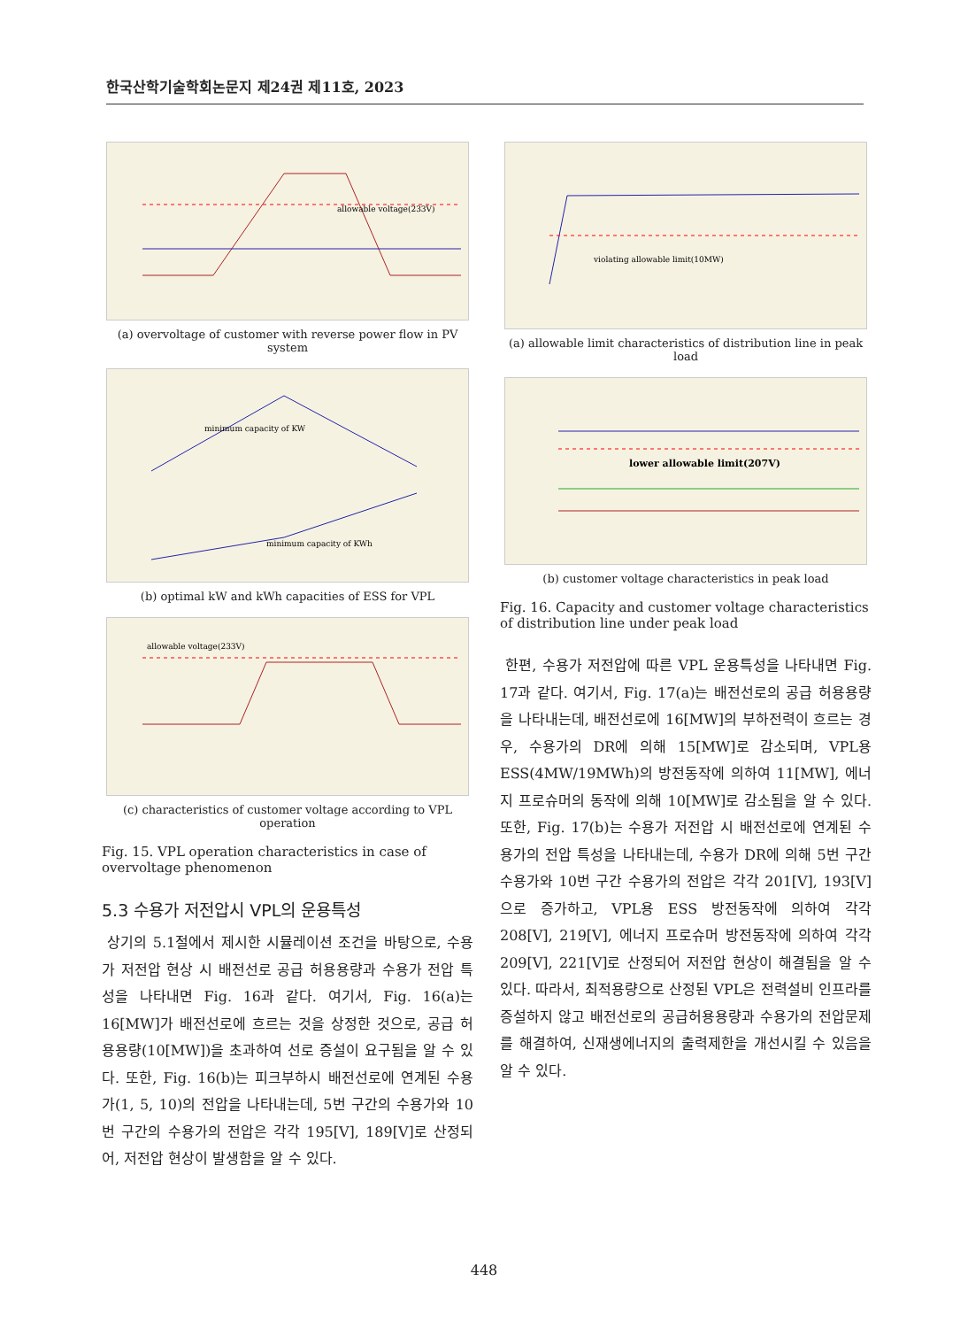한국산학기술학회논문지 제24권 제11호, 2023
allowable voltage(233V)
(a) overvoltage of customer with reverse power flow in PV system
minimum capacity of KW
minimum capacity of KWh
(b) optimal kW and kWh capacities of ESS for VPL
allowable voltage(233V)
(c) characteristics of customer voltage according to VPL operation
Fig. 15. VPL operation characteristics in case of overvoltage phenomenon
5.3 수용가 저전압시 VPL의 운용특성
상기의 5.1절에서 제시한 시뮬레이션 조건을 바탕으로, 수용가 저전압 현상 시 배전선로 공급 허용용량과 수용가 전압 특성을 나타내면 Fig. 16과 같다. 여기서, Fig. 16(a)는 16[MW]가 배전선로에 흐르는 것을 상정한 것으로, 공급 허용용량(10[MW])을 초과하여 선로 증설이 요구됨을 알 수 있다. 또한, Fig. 16(b)는 피크부하시 배전선로에 연계된 수용가(1, 5, 10)의 전압을 나타내는데, 5번 구간의 수용가와 10번 구간의 수용가의 전압은 각각 195[V], 189[V]로 산정되어, 저전압 현상이 발생함을 알 수 있다.
violating allowable limit(10MW)
(a) allowable limit characteristics of distribution line in peak load
lower allowable limit(207V)
(b) customer voltage characteristics in peak load
Fig. 16. Capacity and customer voltage characteristics of distribution line under peak load
한편, 수용가 저전압에 따른 VPL 운용특성을 나타내면 Fig. 17과 같다. 여기서, Fig. 17(a)는 배전선로의 공급 허용용량을 나타내는데, 배전선로에 16[MW]의 부하전력이 흐르는 경우, 수용가의 DR에 의해 15[MW]로 감소되며, VPL용 ESS(4MW/19MWh)의 방전동작에 의하여 11[MW], 에너지 프로슈머의 동작에 의해 10[MW]로 감소됨을 알 수 있다. 또한, Fig. 17(b)는 수용가 저전압 시 배전선로에 연계된 수용가의 전압 특성을 나타내는데, 수용가 DR에 의해 5번 구간 수용가와 10번 구간 수용가의 전압은 각각 201[V], 193[V]으로 증가하고, VPL용 ESS 방전동작에 의하여 각각 208[V], 219[V], 에너지 프로슈머 방전동작에 의하여 각각 209[V], 221[V]로 산정되어 저전압 현상이 해결됨을 알 수 있다. 따라서, 최적용량으로 산정된 VPL은 전력설비 인프라를 증설하지 않고 배전선로의 공급허용용량과 수용가의 전압문제를 해결하여, 신재생에너지의 출력제한을 개선시킬 수 있음을 알 수 있다.
448